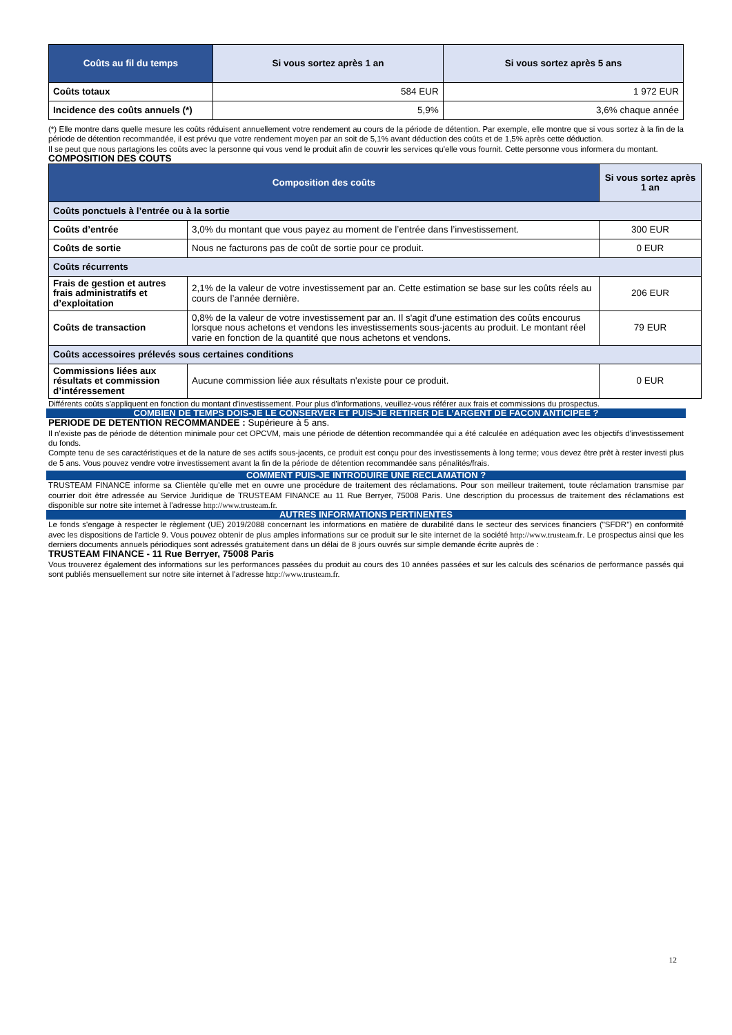| Coûts au fil du temps | Si vous sortez après 1 an | Si vous sortez après 5 ans |
| --- | --- | --- |
| Coûts totaux | 584 EUR | 1 972 EUR |
| Incidence des coûts annuels (*) | 5,9% | 3,6% chaque année |
(*) Elle montre dans quelle mesure les coûts réduisent annuellement votre rendement au cours de la période de détention. Par exemple, elle montre que si vous sortez à la fin de la période de détention recommandée, il est prévu que votre rendement moyen par an soit de 5,1% avant déduction des coûts et de 1,5% après cette déduction.
Il se peut que nous partagions les coûts avec la personne qui vous vend le produit afin de couvrir les services qu'elle vous fournit. Cette personne vous informera du montant.
COMPOSITION DES COUTS
| Composition des coûts | | Si vous sortez après 1 an |
| --- | --- | --- |
| Coûts ponctuels à l’entrée ou à la sortie | | |
| Coûts d’entrée | 3,0% du montant que vous payez au moment de l’entrée dans l’investissement. | 300 EUR |
| Coûts de sortie | Nous ne facturons pas de coût de sortie pour ce produit. | 0 EUR |
| Coûts récurrents | | |
| Frais de gestion et autres frais administratifs et d’exploitation | 2,1% de la valeur de votre investissement par an. Cette estimation se base sur les coûts réels au cours de l’année dernière. | 206 EUR |
| Coûts de transaction | 0,8% de la valeur de votre investissement par an. Il s'agit d'une estimation des coûts encourus lorsque nous achetons et vendons les investissements sous-jacents au produit. Le montant réel varie en fonction de la quantité que nous achetons et vendons. | 79 EUR |
| Coûts accessoires prélevés sous certaines conditions | | |
| Commissions liées aux résultats et commission d’intéressement | Aucune commission liée aux résultats n'existe pour ce produit. | 0 EUR |
Différents coûts s'appliquent en fonction du montant d'investissement. Pour plus d'informations, veuillez-vous référer aux frais et commissions du prospectus.
COMBIEN DE TEMPS DOIS-JE LE CONSERVER ET PUIS-JE RETIRER DE L’ARGENT DE FACON ANTICIPEE ?
PERIODE DE DETENTION RECOMMANDEE : Supérieure à 5 ans.
Il n'existe pas de période de détention minimale pour cet OPCVM, mais une période de détention recommandée qui a été calculée en adéquation avec les objectifs d'investissement du fonds.
Compte tenu de ses caractéristiques et de la nature de ses actifs sous-jacents, ce produit est conçu pour des investissements à long terme; vous devez être prêt à rester investi plus de 5 ans. Vous pouvez vendre votre investissement avant la fin de la période de détention recommandée sans pénalités/frais.
COMMENT PUIS-JE INTRODUIRE UNE RECLAMATION ?
TRUSTEAM FINANCE informe sa Clientèle qu'elle met en ouvre une procédure de traitement des réclamations. Pour son meilleur traitement, toute réclamation transmise par courrier doit être adressée au Service Juridique de TRUSTEAM FINANCE au 11 Rue Berryer, 75008 Paris. Une description du processus de traitement des réclamations est disponible sur notre site internet à l'adresse http://www.trusteam.fr.
AUTRES INFORMATIONS PERTINENTES
Le fonds s'engage à respecter le règlement (UE) 2019/2088 concernant les informations en matière de durabilité dans le secteur des services financiers ("SFDR") en conformité avec les dispositions de l'article 9. Vous pouvez obtenir de plus amples informations sur ce produit sur le site internet de la société http://www.trusteam.fr. Le prospectus ainsi que les derniers documents annuels périodiques sont adressés gratuitement dans un délai de 8 jours ouvrés sur simple demande écrite auprès de :
TRUSTEAM FINANCE - 11 Rue Berryer, 75008 Paris
Vous trouverez également des informations sur les performances passées du produit au cours des 10 années passées et sur les calculs des scénarios de performance passés qui sont publiés mensuellement sur notre site internet à l'adresse http://www.trusteam.fr.
12